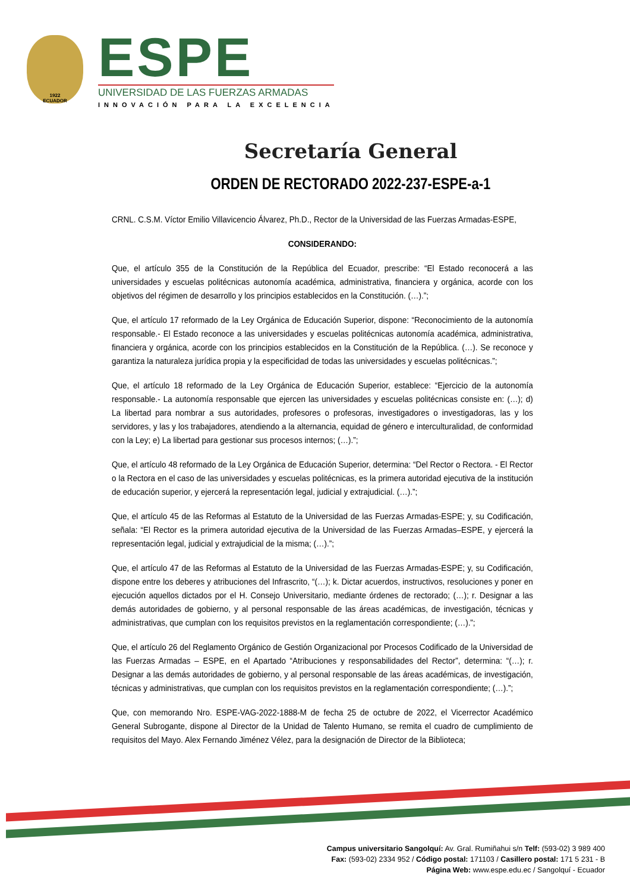1922
ECUADOR
ESPE
UNIVERSIDAD DE LAS FUERZAS ARMADAS
INNOVACIÓN PARA LA EXCELENCIA
Secretaría General
ORDEN DE RECTORADO 2022-237-ESPE-a-1
CRNL. C.S.M. Víctor Emilio Villavicencio Álvarez, Ph.D., Rector de la Universidad de las Fuerzas Armadas-ESPE,
CONSIDERANDO:
Que, el artículo 355 de la Constitución de la República del Ecuador, prescribe: “El Estado reconocerá a las universidades y escuelas politécnicas autonomía académica, administrativa, financiera y orgánica, acorde con los objetivos del régimen de desarrollo y los principios establecidos en la Constitución. (…).”;
Que, el artículo 17 reformado de la Ley Orgánica de Educación Superior, dispone: “Reconocimiento de la autonomía responsable.- El Estado reconoce a las universidades y escuelas politécnicas autonomía académica, administrativa, financiera y orgánica, acorde con los principios establecidos en la Constitución de la República. (…). Se reconoce y garantiza la naturaleza jurídica propia y la especificidad de todas las universidades y escuelas politécnicas.”;
Que, el artículo 18 reformado de la Ley Orgánica de Educación Superior, establece: “Ejercicio de la autonomía responsable.- La autonomía responsable que ejercen las universidades y escuelas politécnicas consiste en: (…); d) La libertad para nombrar a sus autoridades, profesores o profesoras, investigadores o investigadoras, las y los servidores, y las y los trabajadores, atendiendo a la alternancia, equidad de género e interculturalidad, de conformidad con la Ley; e) La libertad para gestionar sus procesos internos; (…).”;
Que, el artículo 48 reformado de la Ley Orgánica de Educación Superior, determina: “Del Rector o Rectora. - El Rector o la Rectora en el caso de las universidades y escuelas politécnicas, es la primera autoridad ejecutiva de la institución de educación superior, y ejercerá la representación legal, judicial y extrajudicial. (…).”;
Que, el artículo 45 de las Reformas al Estatuto de la Universidad de las Fuerzas Armadas-ESPE; y, su Codificación, señala: “El Rector es la primera autoridad ejecutiva de la Universidad de las Fuerzas Armadas–ESPE, y ejercerá la representación legal, judicial y extrajudicial de la misma; (…).”;
Que, el artículo 47 de las Reformas al Estatuto de la Universidad de las Fuerzas Armadas-ESPE; y, su Codificación, dispone entre los deberes y atribuciones del Infrascrito, “(…); k. Dictar acuerdos, instructivos, resoluciones y poner en ejecución aquellos dictados por el H. Consejo Universitario, mediante órdenes de rectorado; (…); r. Designar a las demás autoridades de gobierno, y al personal responsable de las áreas académicas, de investigación, técnicas y administrativas, que cumplan con los requisitos previstos en la reglamentación correspondiente; (…).”;
Que, el artículo 26 del Reglamento Orgánico de Gestión Organizacional por Procesos Codificado de la Universidad de las Fuerzas Armadas – ESPE, en el Apartado “Atribuciones y responsabilidades del Rector”, determina: “(…); r. Designar a las demás autoridades de gobierno, y al personal responsable de las áreas académicas, de investigación, técnicas y administrativas, que cumplan con los requisitos previstos en la reglamentación correspondiente; (…).”;
Que, con memorando Nro. ESPE-VAG-2022-1888-M de fecha 25 de octubre de 2022, el Vicerrector Académico General Subrogante, dispone al Director de la Unidad de Talento Humano, se remita el cuadro de cumplimiento de requisitos del Mayo. Alex Fernando Jiménez Vélez, para la designación de Director de la Biblioteca;
Campus universitario Sangolquí: Av. Gral. Rumiñahui s/n Telf: (593-02) 3 989 400
Fax: (593-02) 2334 952 / Código postal: 171103 / Casillero postal: 171 5 231 - B
Página Web: www.espe.edu.ec / Sangolquí - Ecuador